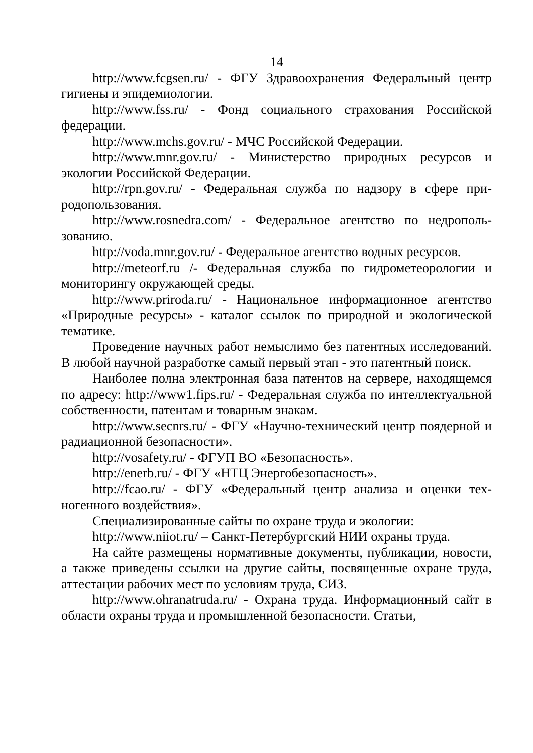14
http://www.fcgsen.ru/ - ФГУ Здравоохранения Федеральный центр гигиены и эпидемиологии.
http://www.fss.ru/ - Фонд социального страхования Российской федерации.
http://www.mchs.gov.ru/ - МЧС Российской Федерации.
http://www.mnr.gov.ru/ - Министерство природных ресурсов и экологии Российской Федерации.
http://rpn.gov.ru/ - Федеральная служба по надзору в сфере при­родопользования.
http://www.rosnedra.com/ - Федеральное агентство по недрополь­зованию.
http://voda.mnr.gov.ru/ - Федеральное агентство водных ресур­сов.
http://meteorf.ru /- Федеральная служба по гидрометеорологии и мониторингу окружающей среды.
http://www.priroda.ru/ - Национальное информационное агентство «Природные ресурсы» - каталог ссылок по природной и экологической тематике.
Проведение научных работ немыслимо без патентных исследо­ваний. В любой научной разработке самый первый этап - это патент­ный поиск.
Наиболее полна электронная база патентов на сервере, находя­щемся по адресу: http://www1.fips.ru/ - Федеральная служба по ин­теллектуальной собственности, патентам и товарным знакам.
http://www.secnrs.ru/ - ФГУ «Научно-технический центр поядер­ной и радиационной безопасности».
http://vosafety.ru/ - ФГУП ВО «Безопасность».
http://enerb.ru/ - ФГУ «НТЦ Энергобезопасность».
http://fcao.ru/ - ФГУ «Федеральный центр анализа и оценки тех­ногенного воздействия».
Специализированные сайты по охране труда и экологии:
http://www.niiot.ru/ – Санкт-Петербургский НИИ охраны труда.
На сайте размещены нормативные документы, публикации, но­вости, а также приведены ссылки на другие сайты, посвященные охране труда, аттестации рабочих мест по условиям труда, СИЗ.
http://www.ohranatruda.ru/ - Охрана труда. Информационный сайт в области охраны труда и промышленной безопасности. Статьи,